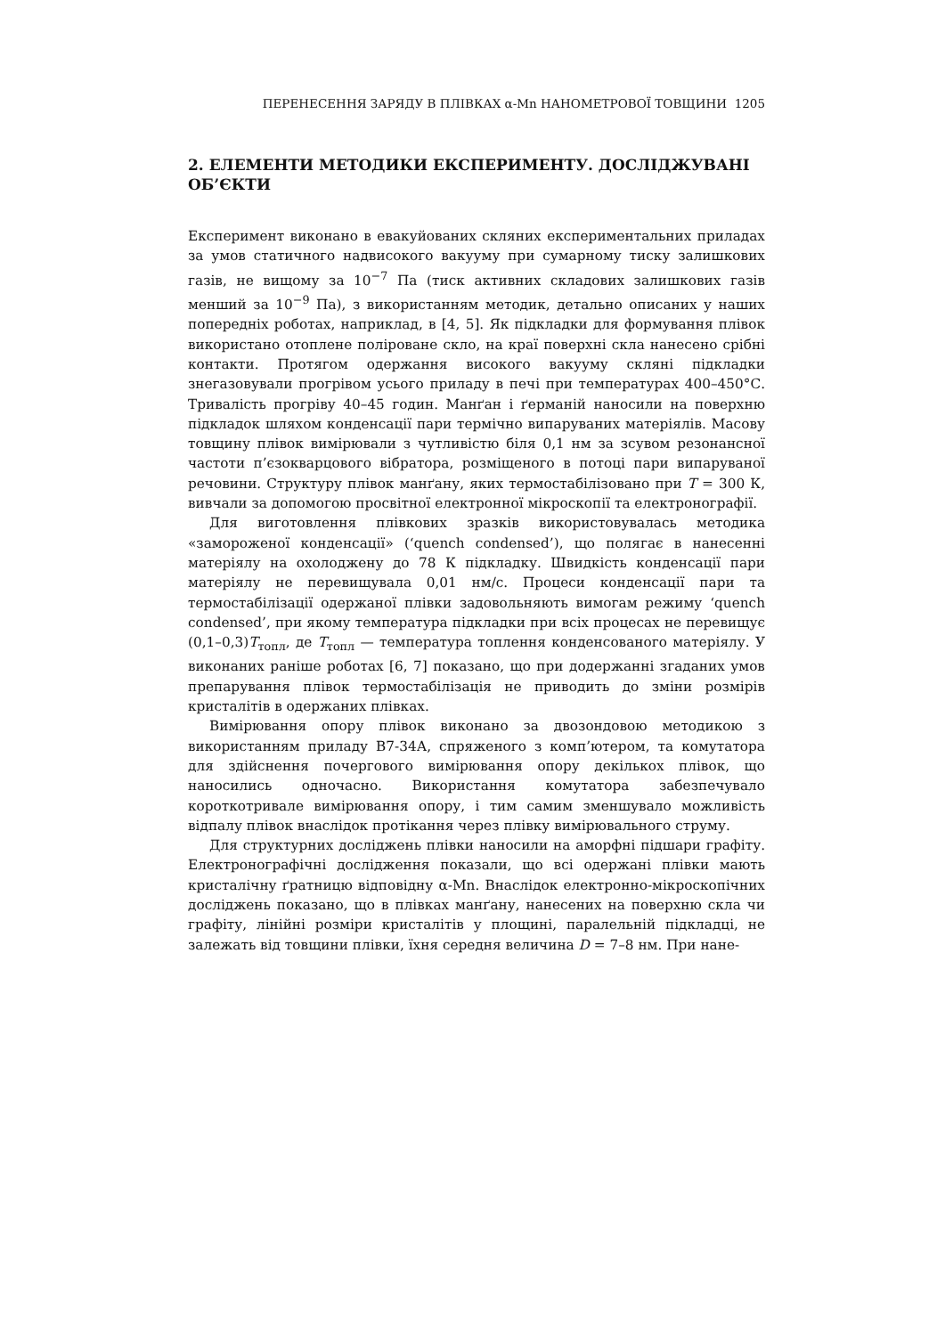ПЕРЕНЕСЕННЯ ЗАРЯДУ В ПЛІВКАХ α-Mn НАНОМЕТРОВОЇ ТОВЩИНИ 1205
2. ЕЛЕМЕНТИ МЕТОДИКИ ЕКСПЕРИМЕНТУ. ДОСЛІДЖУВАНІ ОБ’ЄКТИ
Експеримент виконано в евакуйованих скляних експериментальних приладах за умов статичного надвисокого вакууму при сумарному тиску залишкових газів, не вищому за 10<sup>−7</sup> Па (тиск активних складових залишкових газів менший за 10<sup>−9</sup> Па), з використанням методик, детально описаних у наших попередніх роботах, наприклад, в [4, 5]. Як підкладки для формування плівок використано отоплене поліроване скло, на краї поверхні скла нанесено срібні контакти. Протягом одержання високого вакууму скляні підкладки знегазовували прогрівом усього приладу в печі при температурах 400–450°С. Тривалість прогріву 40–45 годин. Манґан і ґерманій наносили на поверхню підкладок шляхом конденсації пари термічно випаруваних матеріялів. Масову товщину плівок вимірювали з чутливістю біля 0,1 нм за зсувом резонансної частоти п’єзокварцового вібратора, розміщеного в потоці пари випаруваної речовини. Структуру плівок манґану, яких термостабілізовано при T = 300 К, вивчали за допомогою просвітної електронної мікроскопії та електронографії.
Для виготовлення плівкових зразків використовувалась методика «замороженої конденсації» (‘quench condensed’), що полягає в нанесенні матеріялу на охолоджену до 78 К підкладку. Швидкість конденсації пари матеріялу не перевищувала 0,01 нм/с. Процеси конденсації пари та термостабілізації одержаної плівки задовольняють вимогам режиму ‘quench condensed’, при якому температура підкладки при всіх процесах не перевищує (0,1–0,3)T<sub>топл</sub>, де T<sub>топл</sub> — температура топлення конденсованого матеріялу. У виконаних раніше роботах [6, 7] показано, що при додержанні згаданих умов препарування плівок термостабілізація не приводить до зміни розмірів кристалітів в одержаних плівках.
Вимірювання опору плівок виконано за двозондовою методикою з використанням приладу В7-34А, спряженого з комп’ютером, та комутатора для здійснення почергового вимірювання опору декількох плівок, що наносились одночасно. Використання комутатора забезпечувало короткотривале вимірювання опору, і тим самим зменшувало можливість відпалу плівок внаслідок протікання через плівку вимірювального струму.
Для структурних досліджень плівки наносили на аморфні підшари графіту. Електронографічні дослідження показали, що всі одержані плівки мають кристалічну ґратницю відповідну α-Mn. Внаслідок електронно-мікроскопічних досліджень показано, що в плівках манґану, нанесених на поверхню скла чи графіту, лінійні розміри кристалітів у площині, паралельній підкладці, не залежать від товщини плівки, їхня середня величина D = 7–8 нм. При нане-